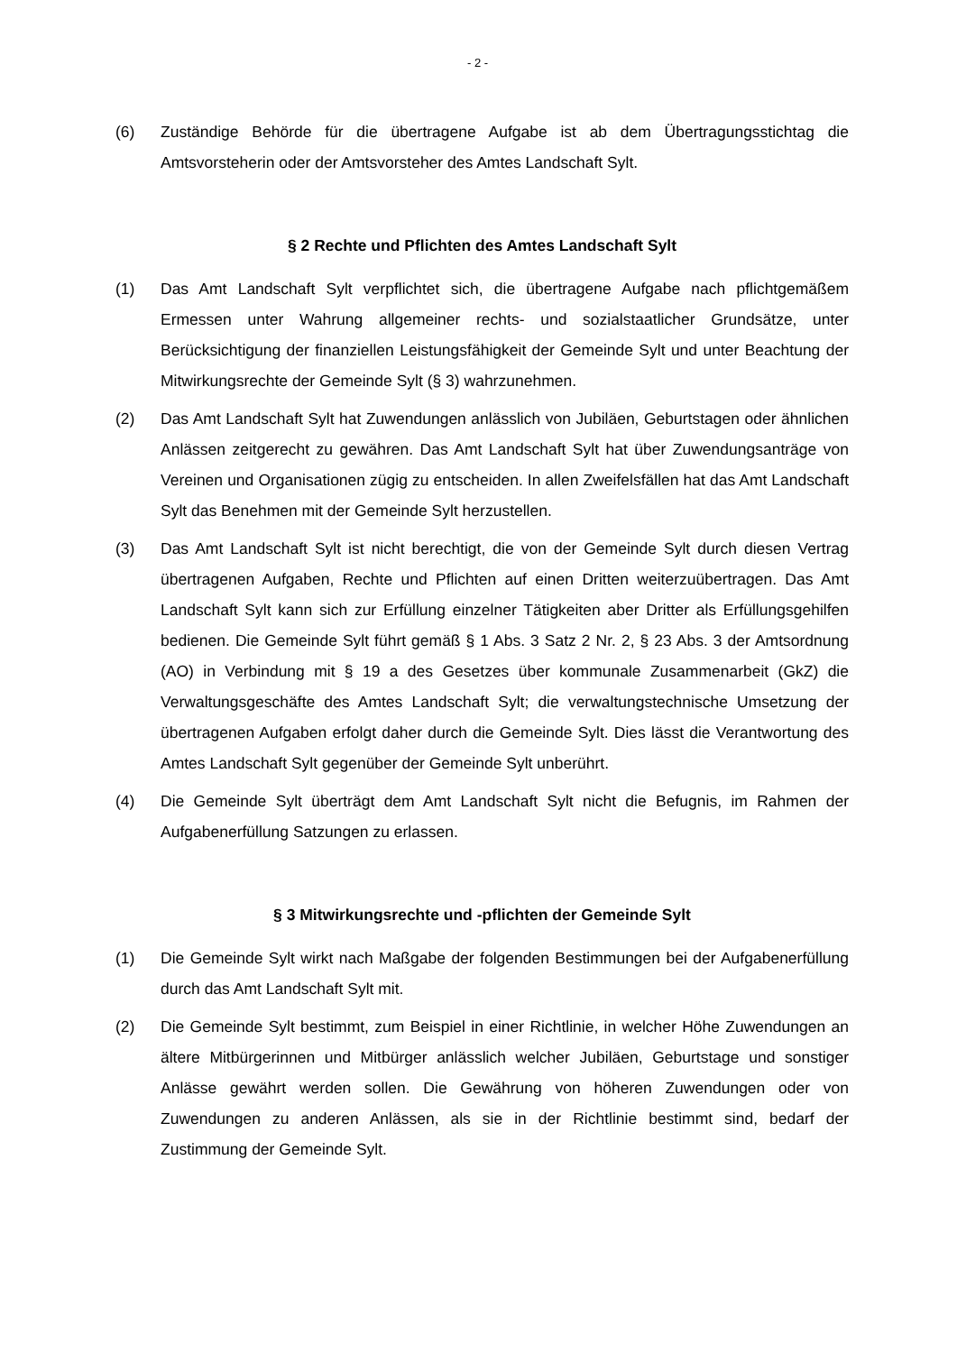- 2 -
(6) Zuständige Behörde für die übertragene Aufgabe ist ab dem Übertragungsstichtag die Amtsvorsteherin oder der Amtsvorsteher des Amtes Landschaft Sylt.
§ 2 Rechte und Pflichten des Amtes Landschaft Sylt
(1) Das Amt Landschaft Sylt verpflichtet sich, die übertragene Aufgabe nach pflichtgemäßem Ermessen unter Wahrung allgemeiner rechts- und sozialstaatlicher Grundsätze, unter Berücksichtigung der finanziellen Leistungsfähigkeit der Gemeinde Sylt und unter Beachtung der Mitwirkungsrechte der Gemeinde Sylt (§ 3) wahrzunehmen.
(2) Das Amt Landschaft Sylt hat Zuwendungen anlässlich von Jubiläen, Geburtstagen oder ähnlichen Anlässen zeitgerecht zu gewähren. Das Amt Landschaft Sylt hat über Zuwendungsanträge von Vereinen und Organisationen zügig zu entscheiden. In allen Zweifelsfällen hat das Amt Landschaft Sylt das Benehmen mit der Gemeinde Sylt herzustellen.
(3) Das Amt Landschaft Sylt ist nicht berechtigt, die von der Gemeinde Sylt durch diesen Vertrag übertragenen Aufgaben, Rechte und Pflichten auf einen Dritten weiterzuübertragen. Das Amt Landschaft Sylt kann sich zur Erfüllung einzelner Tätigkeiten aber Dritter als Erfüllungsgehilfen bedienen. Die Gemeinde Sylt führt gemäß § 1 Abs. 3 Satz 2 Nr. 2, § 23 Abs. 3 der Amtsordnung (AO) in Verbindung mit § 19 a des Gesetzes über kommunale Zusammenarbeit (GkZ) die Verwaltungsgeschäfte des Amtes Landschaft Sylt; die verwaltungstechnische Umsetzung der übertragenen Aufgaben erfolgt daher durch die Gemeinde Sylt. Dies lässt die Verantwortung des Amtes Landschaft Sylt gegenüber der Gemeinde Sylt unberührt.
(4) Die Gemeinde Sylt überträgt dem Amt Landschaft Sylt nicht die Befugnis, im Rahmen der Aufgabenerfüllung Satzungen zu erlassen.
§ 3 Mitwirkungsrechte und -pflichten der Gemeinde Sylt
(1) Die Gemeinde Sylt wirkt nach Maßgabe der folgenden Bestimmungen bei der Aufgabenerfüllung durch das Amt Landschaft Sylt mit.
(2) Die Gemeinde Sylt bestimmt, zum Beispiel in einer Richtlinie, in welcher Höhe Zuwendungen an ältere Mitbürgerinnen und Mitbürger anlässlich welcher Jubiläen, Geburtstage und sonstiger Anlässe gewährt werden sollen. Die Gewährung von höheren Zuwendungen oder von Zuwendungen zu anderen Anlässen, als sie in der Richtlinie bestimmt sind, bedarf der Zustimmung der Gemeinde Sylt.